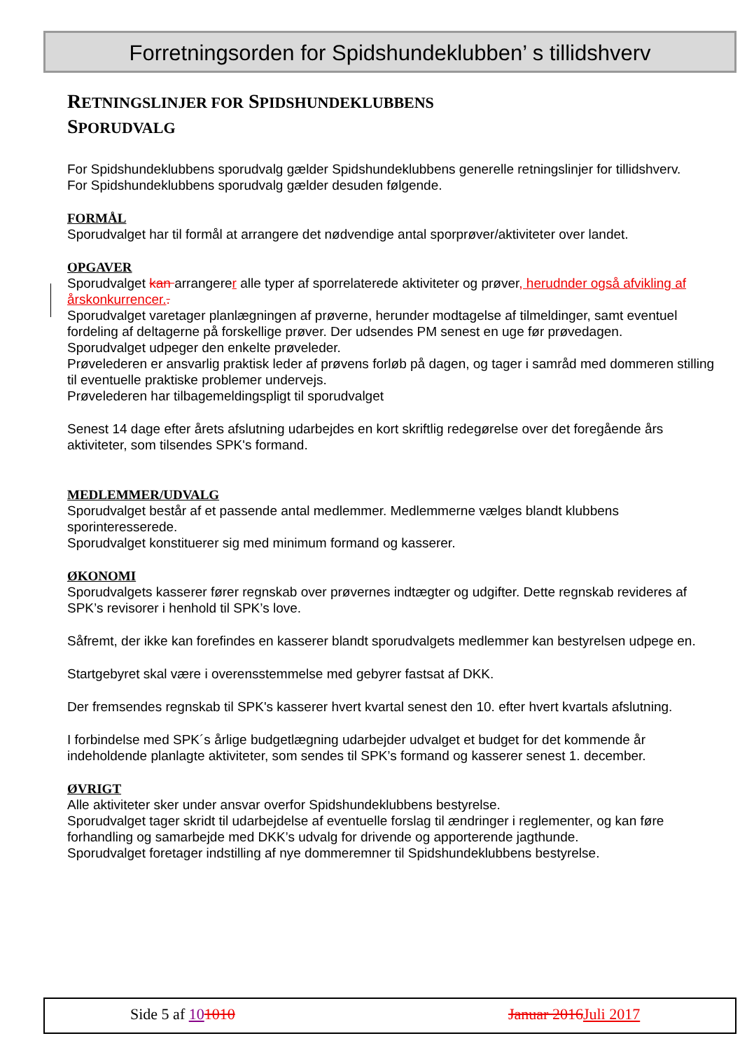Forretningsorden for Spidshundeklubben’ s tillidshverv
RETNINGSLINJER FOR SPIDSHUNDEKLUBBENS
SPORUDVALG
For Spidshundeklubbens sporudvalg gælder Spidshundeklubbens generelle retningslinjer for tillidshverv.
For Spidshundeklubbens sporudvalg gælder desuden følgende.
FORMÅL
Sporudvalget har til formål at arrangere det nødvendige antal sporprøver/aktiviteter over landet.
OPGAVER
Sporudvalget kan arrangerer alle typer af sporrelaterede aktiviteter og prøver, herudnder også afvikling af årskonkurrencer..
Sporudvalget varetager planlægningen af prøverne, herunder modtagelse af tilmeldinger, samt eventuel fordeling af deltagerne på forskellige prøver. Der udsendes PM senest en uge før prøvedagen.
Sporudvalget udpeger den enkelte prøveleder.
Prøvelederen er ansvarlig praktisk leder af prøvens forløb på dagen, og tager i samråd med dommeren stilling til eventuelle praktiske problemer undervejs.
Prøvelederen har tilbagemeldingspligt til sporudvalget
Senest 14 dage efter årets afslutning udarbejdes en kort skriftlig redegørelse over det foregående års aktiviteter, som tilsendes SPK's formand.
MEDLEMMER/UDVALG
Sporudvalget består af et passende antal medlemmer. Medlemmerne vælges blandt klubbens sporinteresserede.
Sporudvalget konstituerer sig med minimum formand og kasserer.
ØKONOMI
Sporudvalgets kasserer fører regnskab over prøvernes indtægter og udgifter. Dette regnskab revideres af SPK’s revisorer i henhold til SPK’s love.
Såfremt, der ikke kan forefindes en kasserer blandt sporudvalgets medlemmer kan bestyrelsen udpege en.
Startgebyret skal være i overensstemmelse med gebyrer fastsat af DKK.
Der fremsendes regnskab til SPK's kasserer hvert kvartal senest den 10. efter hvert kvartals afslutning.
I forbindelse med SPK´s årlige budgetlægning udarbejder udvalget et budget for det kommende år indeholdende planlagte aktiviteter, som sendes til SPK’s formand og kasserer senest 1. december.
ØVRIGT
Alle aktiviteter sker under ansvar overfor Spidshundeklubbens bestyrelse.
Sporudvalget tager skridt til udarbejdelse af eventuelle forslag til ændringer i reglementer, og kan føre forhandling og samarbejde med DKK’s udvalg for drivende og apporterende jagthunde.
Sporudvalget foretager indstilling af nye dommeremner til Spidshundeklubbens bestyrelse.
Side 5 af 101010 Januar 2016 Juli 2017